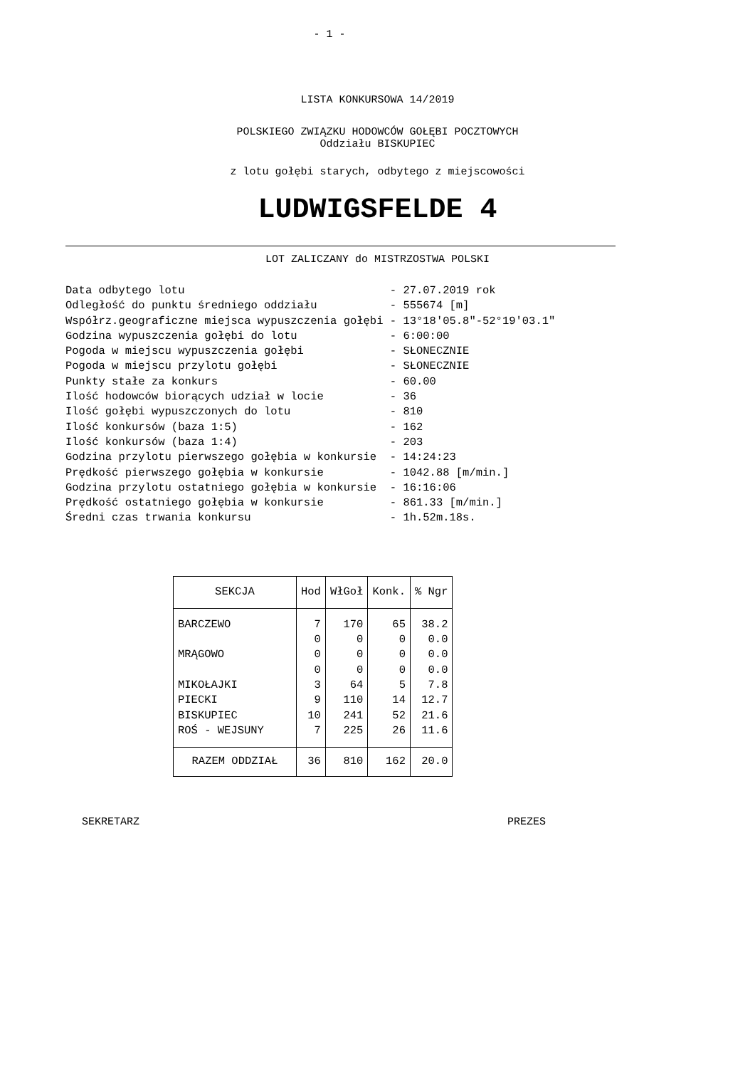- 1 -
LISTA KONKURSOWA 14/2019
POLSKIEGO ZWIĄZKU HODOWCÓW GOŁĘBI POCZTOWYCH
Oddziału BISKUPIEC
z lotu gołębi starych, odbytego z miejscowości
LUDWIGSFELDE 4
LOT ZALICZANY do MISTRZOSTWA POLSKI
Data odbytego lotu                               - 27.07.2019 rok
Odległość do punktu średniego oddziału           - 555674 [m]
Współrz.geograficzne miejsca wypuszczenia gołębi - 13°18'05.8"-52°19'03.1"
Godzina wypuszczenia gołębi do lotu              - 6:00:00
Pogoda w miejscu wypuszczenia gołębi             - SŁONECZNIE
Pogoda w miejscu przylotu gołębi                 - SŁONECZNIE
Punkty stałe za konkurs                          - 60.00
Ilość hodowców biorących udział w locie          - 36
Ilość gołębi wypuszczonych do lotu               - 810
Ilość konkursów (baza 1:5)                       - 162
Ilość konkursów (baza 1:4)                       - 203
Godzina przylotu pierwszego gołębia w konkursie  - 14:24:23
Prędkość pierwszego gołębia w konkursie          - 1042.88 [m/min.]
Godzina przylotu ostatniego gołębia w konkursie  - 16:16:06
Prędkość ostatniego gołębia w konkursie          - 861.33 [m/min.]
Średni czas trwania konkursu                     - 1h.52m.18s.
| SEKCJA | Hod | WłGoł | Konk. | % Ngr |
| --- | --- | --- | --- | --- |
| BARCZEWO | 7 | 170 | 65 | 38.2 |
| | 0 | 0 | 0 | 0.0 |
| MRĄGOWO | 0 | 0 | 0 | 0.0 |
| | 0 | 0 | 0 | 0.0 |
| MIKOŁAJKI | 3 | 64 | 5 | 7.8 |
| PIECKI | 9 | 110 | 14 | 12.7 |
| BISKUPIEC | 10 | 241 | 52 | 21.6 |
| ROŚ - WEJSUNY | 7 | 225 | 26 | 11.6 |
| RAZEM ODDZIAŁ | 36 | 810 | 162 | 20.0 |
SEKRETARZ PREZES